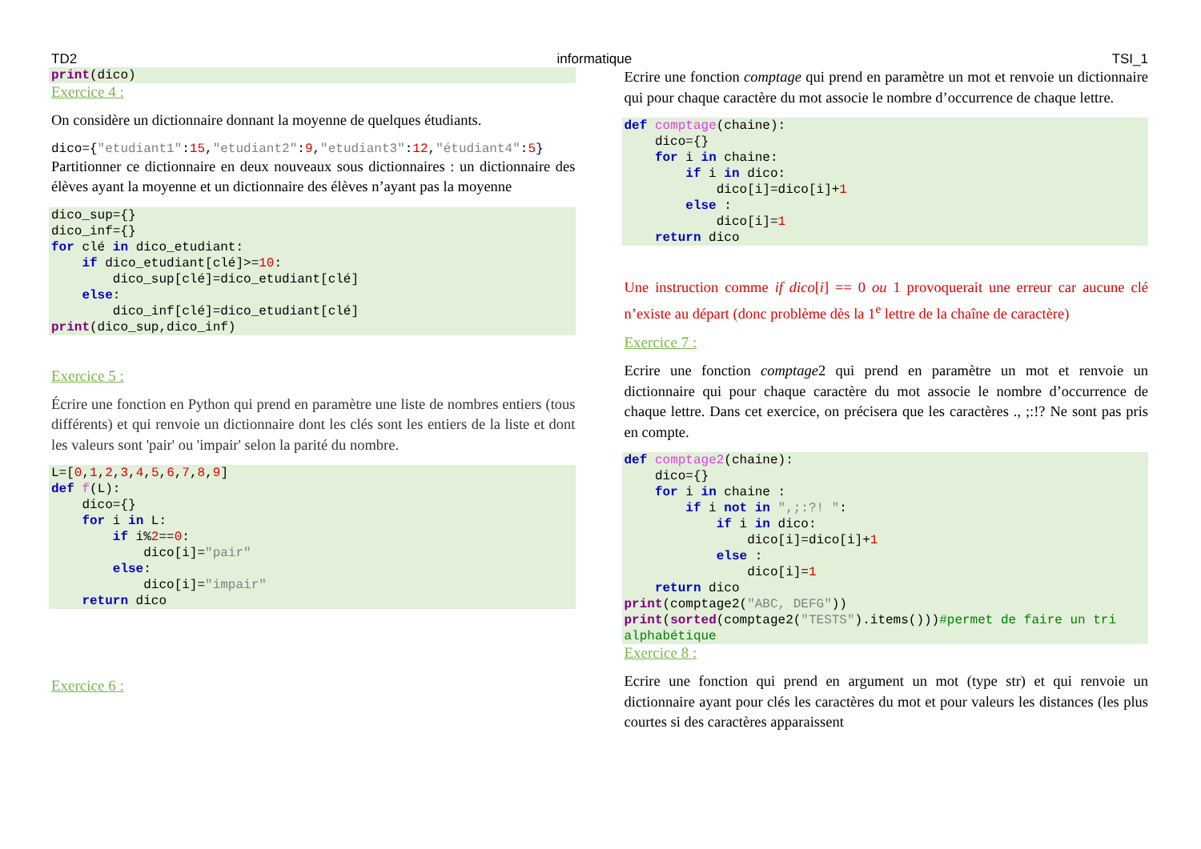TD2 informatique TSI_1
print(dico)
Exercice 4 :
On considère un dictionnaire donnant la moyenne de quelques étudiants.
dico={"etudiant1":15,"etudiant2":9,"etudiant3":12,"étudiant4":5}
Partitionner ce dictionnaire en deux nouveaux sous dictionnaires : un dictionnaire des élèves ayant la moyenne et un dictionnaire des élèves n’ayant pas la moyenne
dico_sup={}
dico_inf={}
for clé in dico_etudiant:
    if dico_etudiant[clé]>=10:
        dico_sup[clé]=dico_etudiant[clé]
    else:
        dico_inf[clé]=dico_etudiant[clé]
print(dico_sup,dico_inf)
Exercice 5 :
Écrire une fonction en Python qui prend en paramètre une liste de nombres entiers (tous différents) et qui renvoie un dictionnaire dont les clés sont les entiers de la liste et dont les valeurs sont 'pair' ou 'impair' selon la parité du nombre.
L=[0,1,2,3,4,5,6,7,8,9]
def f(L):
    dico={}
    for i in L:
        if i%2==0:
            dico[i]="pair"
        else:
            dico[i]="impair"
    return dico
Exercice 6 :
Ecrire une fonction comptage qui prend en paramètre un mot et renvoie un dictionnaire qui pour chaque caractère du mot associe le nombre d’occurrence de chaque lettre.
def comptage(chaine):
    dico={}
    for i in chaine:
        if i in dico:
            dico[i]=dico[i]+1
        else :
            dico[i]=1
    return dico
Une instruction comme if dico[i] == 0 ou 1 provoquerait une erreur car aucune clé n’existe au départ (donc problème dès la 1<sup>e</sup> lettre de la chaîne de caractère)
Exercice 7 :
Ecrire une fonction comptage2 qui prend en paramètre un mot et renvoie un dictionnaire qui pour chaque caractère du mot associe le nombre d’occurrence de chaque lettre. Dans cet exercice, on précisera que les caractères ., ;:!? Ne sont pas pris en compte.
def comptage2(chaine):
    dico={}
    for i in chaine :
        if i not in ",;:?! ":
            if i in dico:
                dico[i]=dico[i]+1
            else :
                dico[i]=1
    return dico
print(comptage2("ABC, DEFG"))
print(sorted(comptage2("TESTS").items()))#permet de faire un tri alphabétique
Exercice 8 :
Ecrire une fonction qui prend en argument un mot (type str) et qui renvoie un dictionnaire ayant pour clés les caractères du mot et pour valeurs les distances (les plus courtes si des caractères apparaissent